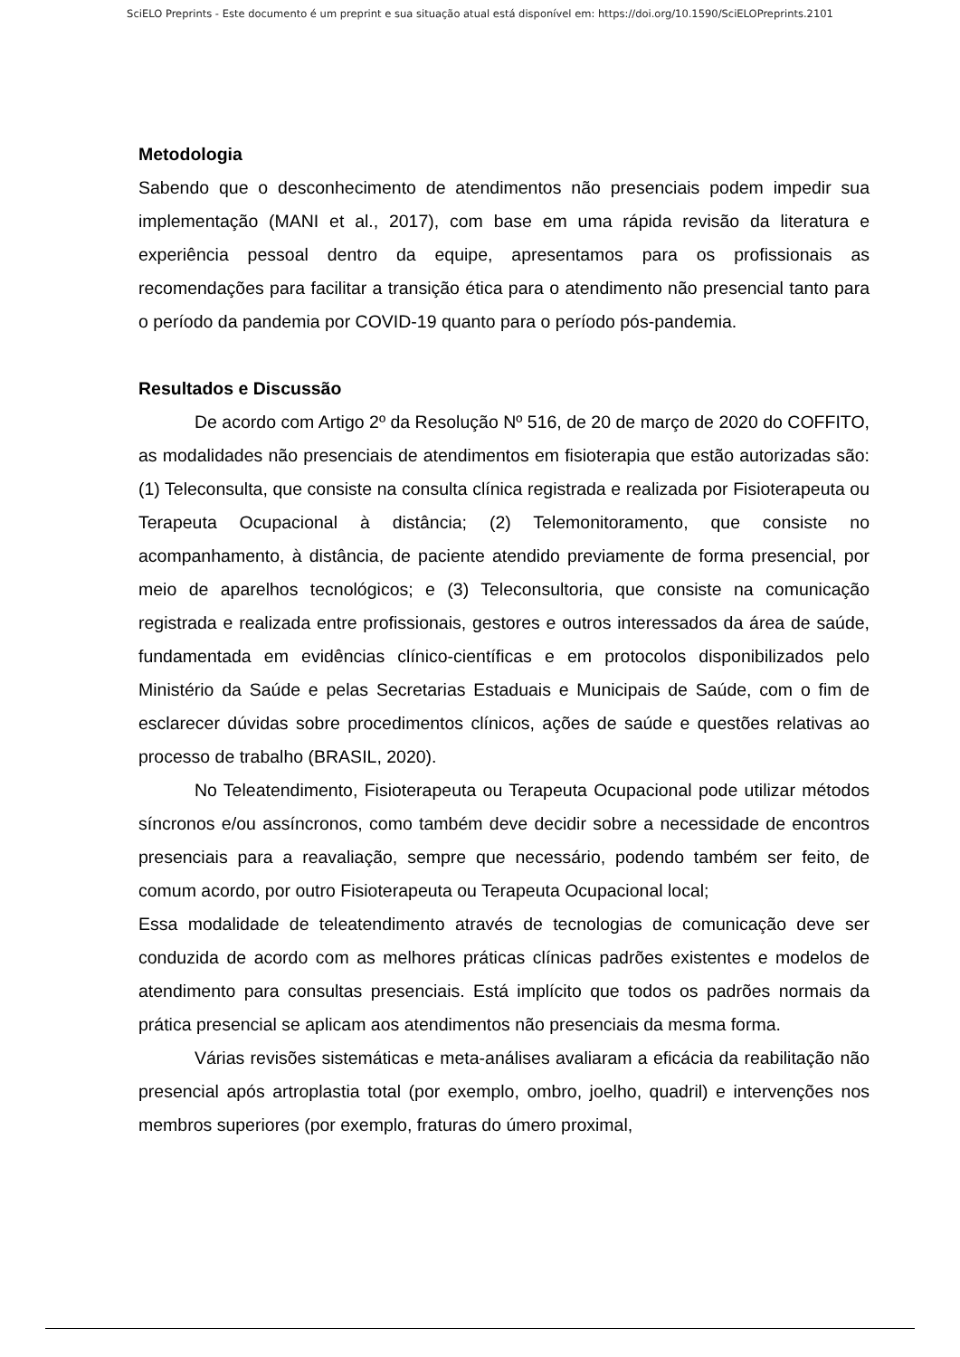SciELO Preprints - Este documento é um preprint e sua situação atual está disponível em: https://doi.org/10.1590/SciELOPreprints.2101
Metodologia
Sabendo que o desconhecimento de atendimentos não presenciais podem impedir sua implementação (MANI et al., 2017), com base em uma rápida revisão da literatura e experiência pessoal dentro da equipe, apresentamos para os profissionais as recomendações para facilitar a transição ética para o atendimento não presencial tanto para o período da pandemia por COVID-19 quanto para o período pós-pandemia.
Resultados e Discussão
De acordo com Artigo 2º da Resolução Nº 516, de 20 de março de 2020 do COFFITO, as modalidades não presenciais de atendimentos em fisioterapia que estão autorizadas são: (1) Teleconsulta, que consiste na consulta clínica registrada e realizada por Fisioterapeuta ou Terapeuta Ocupacional à distância; (2) Telemonitoramento, que consiste no acompanhamento, à distância, de paciente atendido previamente de forma presencial, por meio de aparelhos tecnológicos; e (3) Teleconsultoria, que consiste na comunicação registrada e realizada entre profissionais, gestores e outros interessados da área de saúde, fundamentada em evidências clínico-científicas e em protocolos disponibilizados pelo Ministério da Saúde e pelas Secretarias Estaduais e Municipais de Saúde, com o fim de esclarecer dúvidas sobre procedimentos clínicos, ações de saúde e questões relativas ao processo de trabalho (BRASIL, 2020).
No Teleatendimento, Fisioterapeuta ou Terapeuta Ocupacional pode utilizar métodos síncronos e/ou assíncronos, como também deve decidir sobre a necessidade de encontros presenciais para a reavaliação, sempre que necessário, podendo também ser feito, de comum acordo, por outro Fisioterapeuta ou Terapeuta Ocupacional local;
Essa modalidade de teleatendimento através de tecnologias de comunicação deve ser conduzida de acordo com as melhores práticas clínicas padrões existentes e modelos de atendimento para consultas presenciais. Está implícito que todos os padrões normais da prática presencial se aplicam aos atendimentos não presenciais da mesma forma.
Várias revisões sistemáticas e meta-análises avaliaram a eficácia da reabilitação não presencial após artroplastia total (por exemplo, ombro, joelho, quadril) e intervenções nos membros superiores (por exemplo, fraturas do úmero proximal,